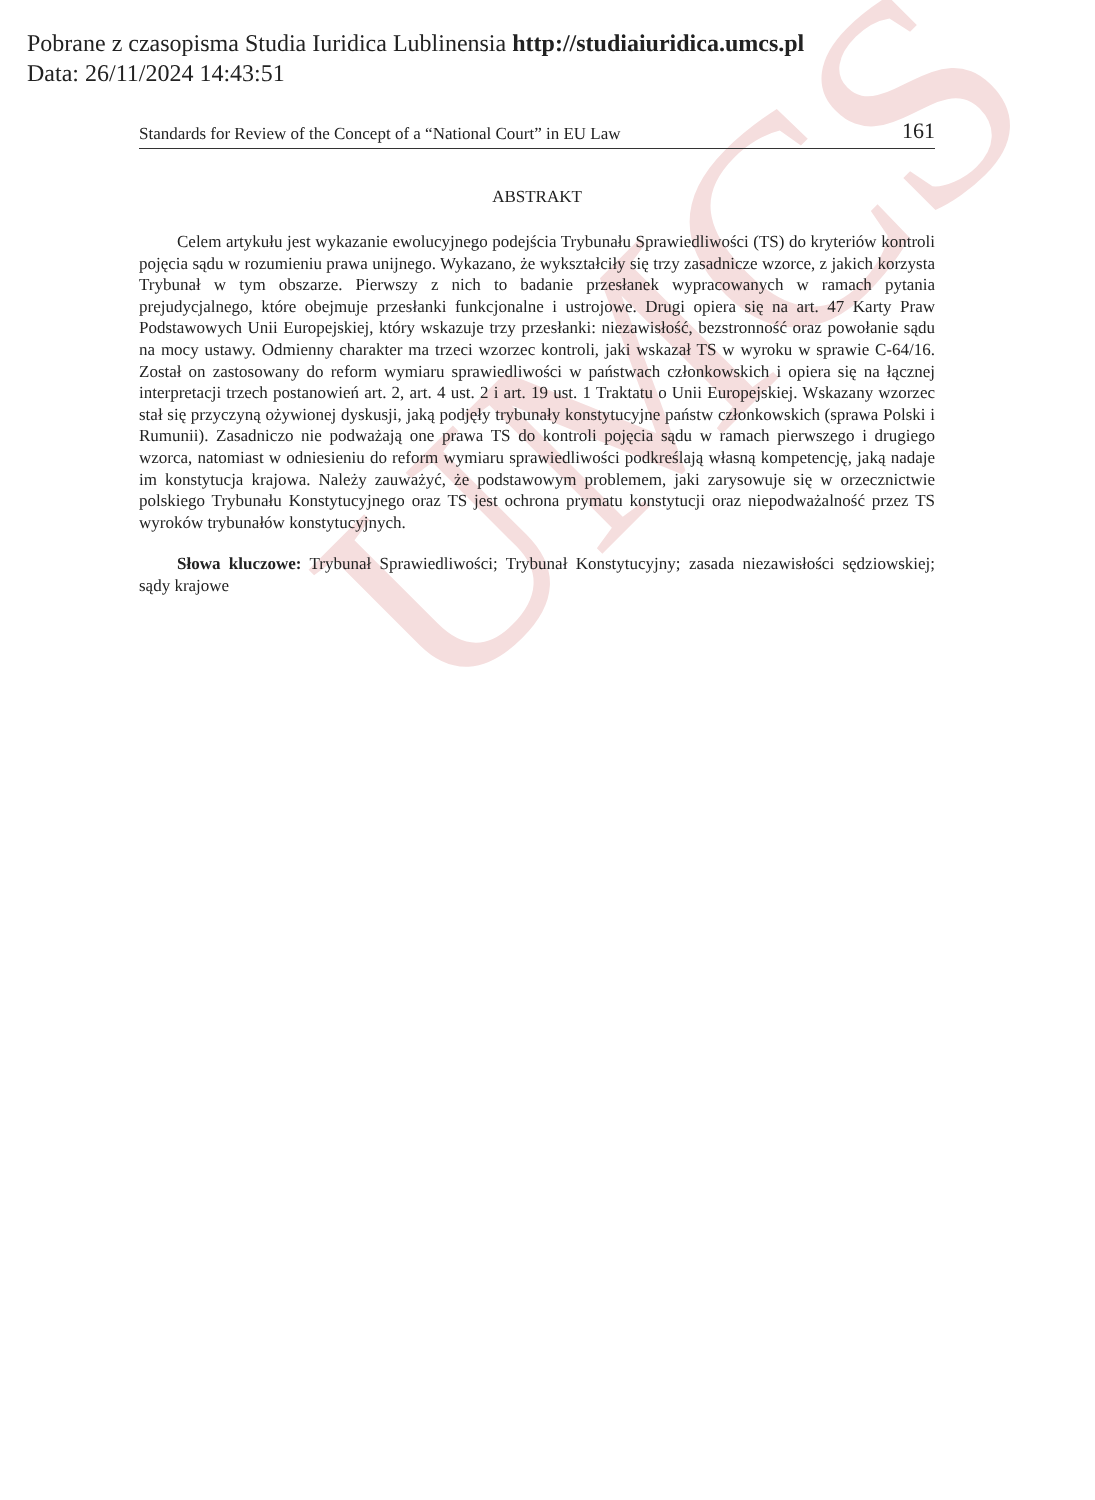UMCS
Pobrane z czasopisma Studia Iuridica Lublinensia http://studiaiuridica.umcs.pl
Data: 26/11/2024 14:43:51
Standards for Review of the Concept of a “National Court” in EU Law 161
ABSTRAKT
Celem artykułu jest wykazanie ewolucyjnego podejścia Trybunału Sprawiedliwości (TS) do kryteriów kontroli pojęcia sądu w rozumieniu prawa unijnego. Wykazano, że wykształciły się trzy zasadnicze wzorce, z jakich korzysta Trybunał w tym obszarze. Pierwszy z nich to badanie przesłanek wypracowanych w ramach pytania prejudycjalnego, które obejmuje przesłanki funkcjonalne i ustrojowe. Drugi opiera się na art. 47 Karty Praw Podstawowych Unii Europejskiej, który wskazuje trzy przesłanki: niezawisłość, bezstronność oraz powołanie sądu na mocy ustawy. Odmienny charakter ma trzeci wzorzec kontroli, jaki wskazał TS w wyroku w sprawie C-64/16. Został on zastosowany do reform wymiaru sprawiedliwości w państwach członkowskich i opiera się na łącznej interpretacji trzech postanowień art. 2, art. 4 ust. 2 i art. 19 ust. 1 Traktatu o Unii Europejskiej. Wskazany wzorzec stał się przyczyną ożywionej dyskusji, jaką podjęły trybunały konstytucyjne państw członkowskich (sprawa Polski i Rumunii). Zasadniczo nie podważają one prawa TS do kontroli pojęcia sądu w ramach pierwszego i drugiego wzorca, natomiast w odniesieniu do reform wymiaru sprawiedliwości podkreślają własną kompetencję, jaką nadaje im konstytucja krajowa. Należy zauważyć, że podstawowym problemem, jaki zarysowuje się w orzecznictwie polskiego Trybunału Konstytucyjnego oraz TS jest ochrona prymatu konstytucji oraz niepodważalność przez TS wyroków trybunałów konstytucyjnych.
Słowa kluczowe: Trybunał Sprawiedliwości; Trybunał Konstytucyjny; zasada niezawisłości sędziowskiej; sądy krajowe